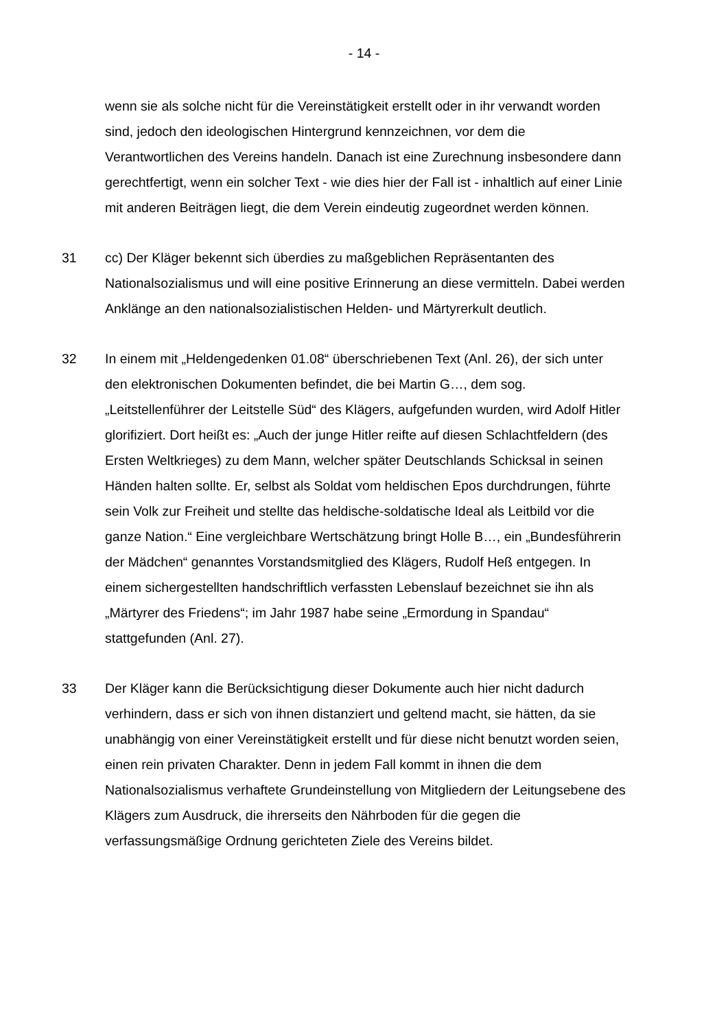- 14 -
wenn sie als solche nicht für die Vereinstätigkeit erstellt oder in ihr verwandt worden sind, jedoch den ideologischen Hintergrund kennzeichnen, vor dem die Verantwortlichen des Vereins handeln. Danach ist eine Zurechnung insbesondere dann gerechtfertigt, wenn ein solcher Text - wie dies hier der Fall ist - inhaltlich auf einer Linie mit anderen Beiträgen liegt, die dem Verein eindeutig zugeordnet werden können.
31 cc) Der Kläger bekennt sich überdies zu maßgeblichen Repräsentanten des Nationalsozialismus und will eine positive Erinnerung an diese vermitteln. Dabei werden Anklänge an den nationalsozialistischen Helden- und Märtyrerkult deutlich.
32 In einem mit „Heldengedenken 01.08“ überschriebenen Text (Anl. 26), der sich unter den elektronischen Dokumenten befindet, die bei Martin G…, dem sog. „Leitstellenführer der Leitstelle Süd“ des Klägers, aufgefunden wurden, wird Adolf Hitler glorifiziert. Dort heißt es: „Auch der junge Hitler reifte auf diesen Schlachtfeldern (des Ersten Weltkrieges) zu dem Mann, welcher später Deutschlands Schicksal in seinen Händen halten sollte. Er, selbst als Soldat vom heldischen Epos durchdrungen, führte sein Volk zur Freiheit und stellte das heldische-soldatische Ideal als Leitbild vor die ganze Nation.“ Eine vergleichbare Wertschätzung bringt Holle B…, ein „Bundesführerin der Mädchen“ genanntes Vorstandsmitglied des Klägers, Rudolf Heß entgegen. In einem sichergestellten handschriftlich verfassten Lebenslauf bezeichnet sie ihn als „Märtyrer des Friedens“; im Jahr 1987 habe seine „Ermordung in Spandau“ stattgefunden (Anl. 27).
33 Der Kläger kann die Berücksichtigung dieser Dokumente auch hier nicht dadurch verhindern, dass er sich von ihnen distanziert und geltend macht, sie hätten, da sie unabhängig von einer Vereinstätigkeit erstellt und für diese nicht benutzt worden seien, einen rein privaten Charakter. Denn in jedem Fall kommt in ihnen die dem Nationalsozialismus verhaftete Grundeinstellung von Mitgliedern der Leitungsebene des Klägers zum Ausdruck, die ihrerseits den Nährboden für die gegen die verfassungsmäßige Ordnung gerichteten Ziele des Vereins bildet.